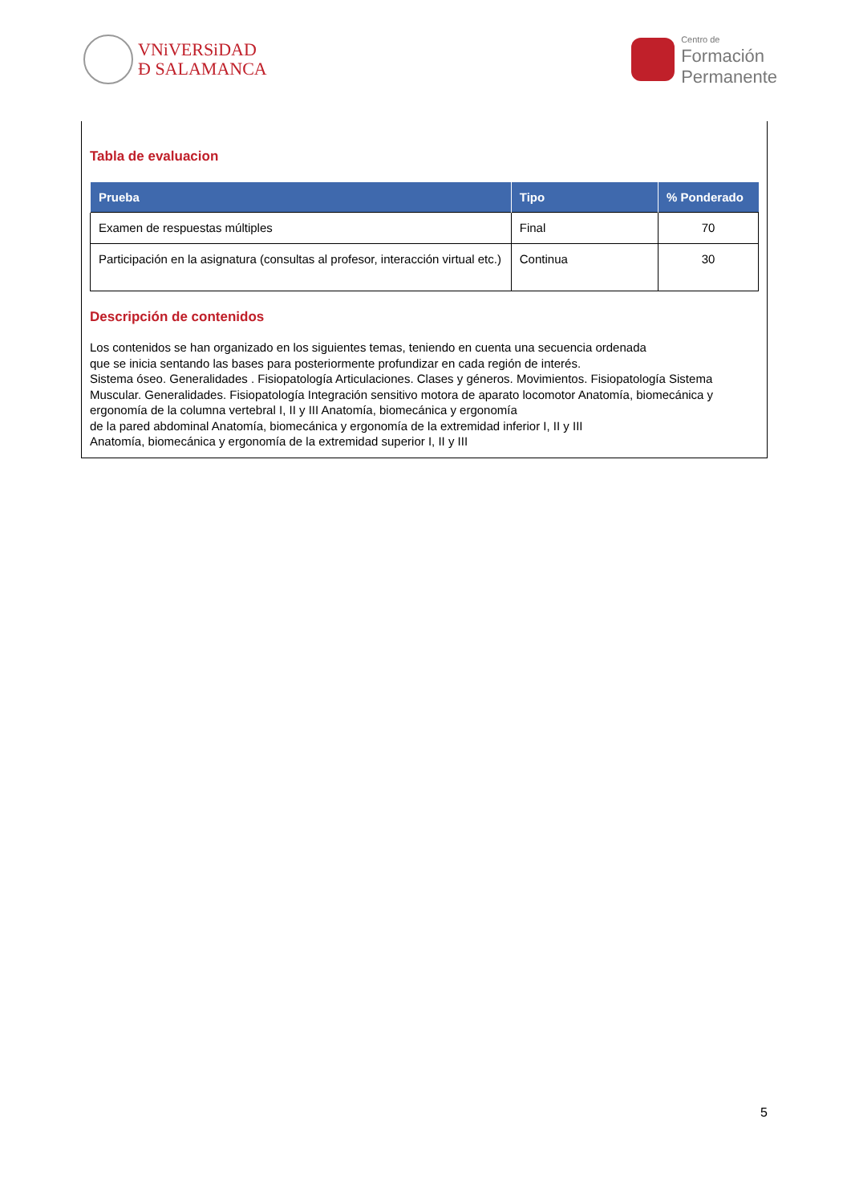VNiVERSiDAD
Ð SALAMANCA
Centro de
Formación
Permanente
Tabla de evaluacion
| Prueba | Tipo | % Ponderado |
| --- | --- | --- |
| Examen de respuestas múltiples | Final | 70 |
| Participación en la asignatura (consultas al profesor, interacción virtual etc.) | Continua | 30 |
Descripción de contenidos
Los contenidos se han organizado en los siguientes temas, teniendo en cuenta una secuencia ordenada
que se inicia sentando las bases para posteriormente profundizar en cada región de interés.
Sistema óseo. Generalidades . Fisiopatología Articulaciones. Clases y géneros. Movimientos. Fisiopatología Sistema Muscular. Generalidades. Fisiopatología Integración sensitivo motora de aparato locomotor Anatomía, biomecánica y ergonomía de la columna vertebral I, II y III Anatomía, biomecánica y ergonomía
de la pared abdominal Anatomía, biomecánica y ergonomía de la extremidad inferior I, II y III
Anatomía, biomecánica y ergonomía de la extremidad superior I, II y III
5